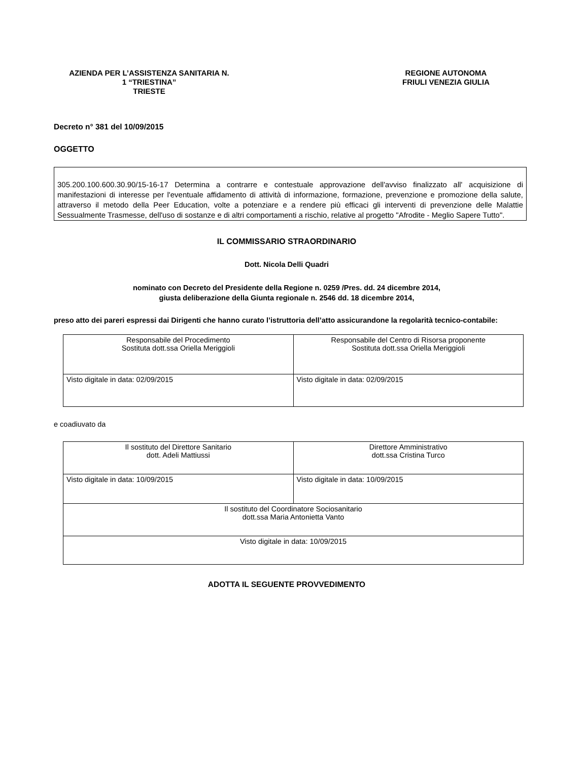AZIENDA PER L’ASSISTENZA SANITARIA N. 1 “TRIESTINA”
TRIESTE
REGIONE AUTONOMA
FRIULI VENEZIA GIULIA
Decreto n° 381 del 10/09/2015
OGGETTO
305.200.100.600.30.90/15-16-17 Determina a contrarre e contestuale approvazione dell'avviso finalizzato all' acquisizione di manifestazioni di interesse per l'eventuale affidamento di attività di informazione, formazione, prevenzione e promozione della salute, attraverso il metodo della Peer Education, volte a potenziare e a rendere più efficaci gli interventi di prevenzione delle Malattie Sessualmente Trasmesse, dell'uso di sostanze e di altri comportamenti a rischio, relative al progetto "Afrodite - Meglio Sapere Tutto".
IL COMMISSARIO STRAORDINARIO
Dott. Nicola Delli Quadri
nominato con Decreto del Presidente della Regione n. 0259 /Pres. dd. 24 dicembre 2014,
giusta deliberazione della Giunta regionale n. 2546 dd. 18 dicembre 2014,
preso atto dei pareri espressi dai Dirigenti che hanno curato l’istruttoria dell’atto assicurandone la regolarità tecnico-contabile:
| Responsabile del Procedimento Sostituta dott.ssa Oriella Meriggioli | Responsabile del Centro di Risorsa proponente Sostituta dott.ssa Oriella Meriggioli |
| Visto digitale in data: 02/09/2015 | Visto digitale in data: 02/09/2015 |
e coadiuvato da
| Il sostituto del Direttore Sanitario dott. Adeli Mattiussi | Direttore Amministrativo dott.ssa Cristina Turco |
| Visto digitale in data: 10/09/2015 | Visto digitale in data: 10/09/2015 |
| Il sostituto del Coordinatore Sociosanitario dott.ssa Maria Antonietta Vanto | |
| Visto digitale in data: 10/09/2015 | |
ADOTTA IL SEGUENTE PROVVEDIMENTO